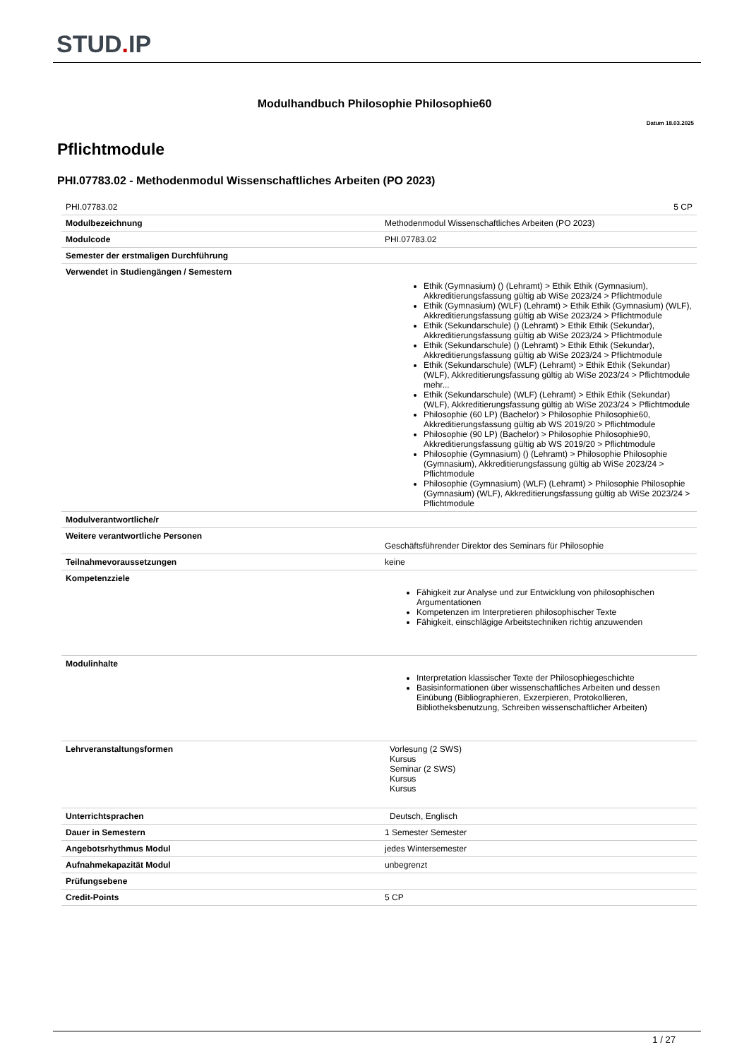STUD. IP
Modulhandbuch Philosophie Philosophie60
Datum 18.03.2025
Pflichtmodule
PHI.07783.02 - Methodenmodul Wissenschaftliches Arbeiten (PO 2023)
| PHI.07783.02 | 5 CP |
| Modulbezeichnung | Methodenmodul Wissenschaftliches Arbeiten (PO 2023) |
| Modulcode | PHI.07783.02 |
| Semester der erstmaligen Durchführung | |
| Verwendet in Studiengängen / Semestern | Ethik (Gymnasium) () (Lehramt) > Ethik Ethik (Gymnasium), Akkreditierungsfassung gültig ab WiSe 2023/24 > Pflichtmodule Ethik (Gymnasium) (WLF) (Lehramt) > Ethik Ethik (Gymnasium) (WLF), Akkreditierungsfassung gültig ab WiSe 2023/24 > Pflichtmodule Ethik (Sekundarschule) () (Lehramt) > Ethik Ethik (Sekundar), Akkreditierungsfassung gültig ab WiSe 2023/24 > Pflichtmodule Ethik (Sekundarschule) () (Lehramt) > Ethik Ethik (Sekundar), Akkreditierungsfassung gültig ab WiSe 2023/24 > Pflichtmodule Ethik (Sekundarschule) (WLF) (Lehramt) > Ethik Ethik (Sekundar) (WLF), Akkreditierungsfassung gültig ab WiSe 2023/24 > Pflichtmodule mehr... Ethik (Sekundarschule) (WLF) (Lehramt) > Ethik Ethik (Sekundar) (WLF), Akkreditierungsfassung gültig ab WiSe 2023/24 > Pflichtmodule Philosophie (60 LP) (Bachelor) > Philosophie Philosophie60, Akkreditierungsfassung gültig ab WS 2019/20 > Pflichtmodule Philosophie (90 LP) (Bachelor) > Philosophie Philosophie90, Akkreditierungsfassung gültig ab WS 2019/20 > Pflichtmodule Philosophie (Gymnasium) () (Lehramt) > Philosophie Philosophie (Gymnasium), Akkreditierungsfassung gültig ab WiSe 2023/24 > Pflichtmodule Philosophie (Gymnasium) (WLF) (Lehramt) > Philosophie Philosophie (Gymnasium) (WLF), Akkreditierungsfassung gültig ab WiSe 2023/24 > Pflichtmodule |
| Modulverantwortliche/r | |
| Weitere verantwortliche Personen | Geschäftsführender Direktor des Seminars für Philosophie |
| Teilnahmevoraussetzungen | keine |
| Kompetenzziele | Fähigkeit zur Analyse und zur Entwicklung von philosophischen Argumentationen Kompetenzen im Interpretieren philosophischer Texte Fähigkeit, einschlägige Arbeitstechniken richtig anzuwenden |
| Modulinhalte | Interpretation klassischer Texte der Philosophiegeschichte Basisinformationen über wissenschaftliches Arbeiten und dessen Einübung (Bibliographieren, Exzerpieren, Protokollieren, Bibliotheksbenutzung, Schreiben wissenschaftlicher Arbeiten) |
| Lehrveranstaltungsformen | Vorlesung (2 SWS) Kursus Seminar (2 SWS) Kursus Kursus |
| Unterrichtsprachen | Deutsch, Englisch |
| Dauer in Semestern | 1 Semester Semester |
| Angebotsrhythmus Modul | jedes Wintersemester |
| Aufnahmekapazität Modul | unbegrenzt |
| Prüfungsebene | |
| Credit-Points | 5 CP |
1 / 27